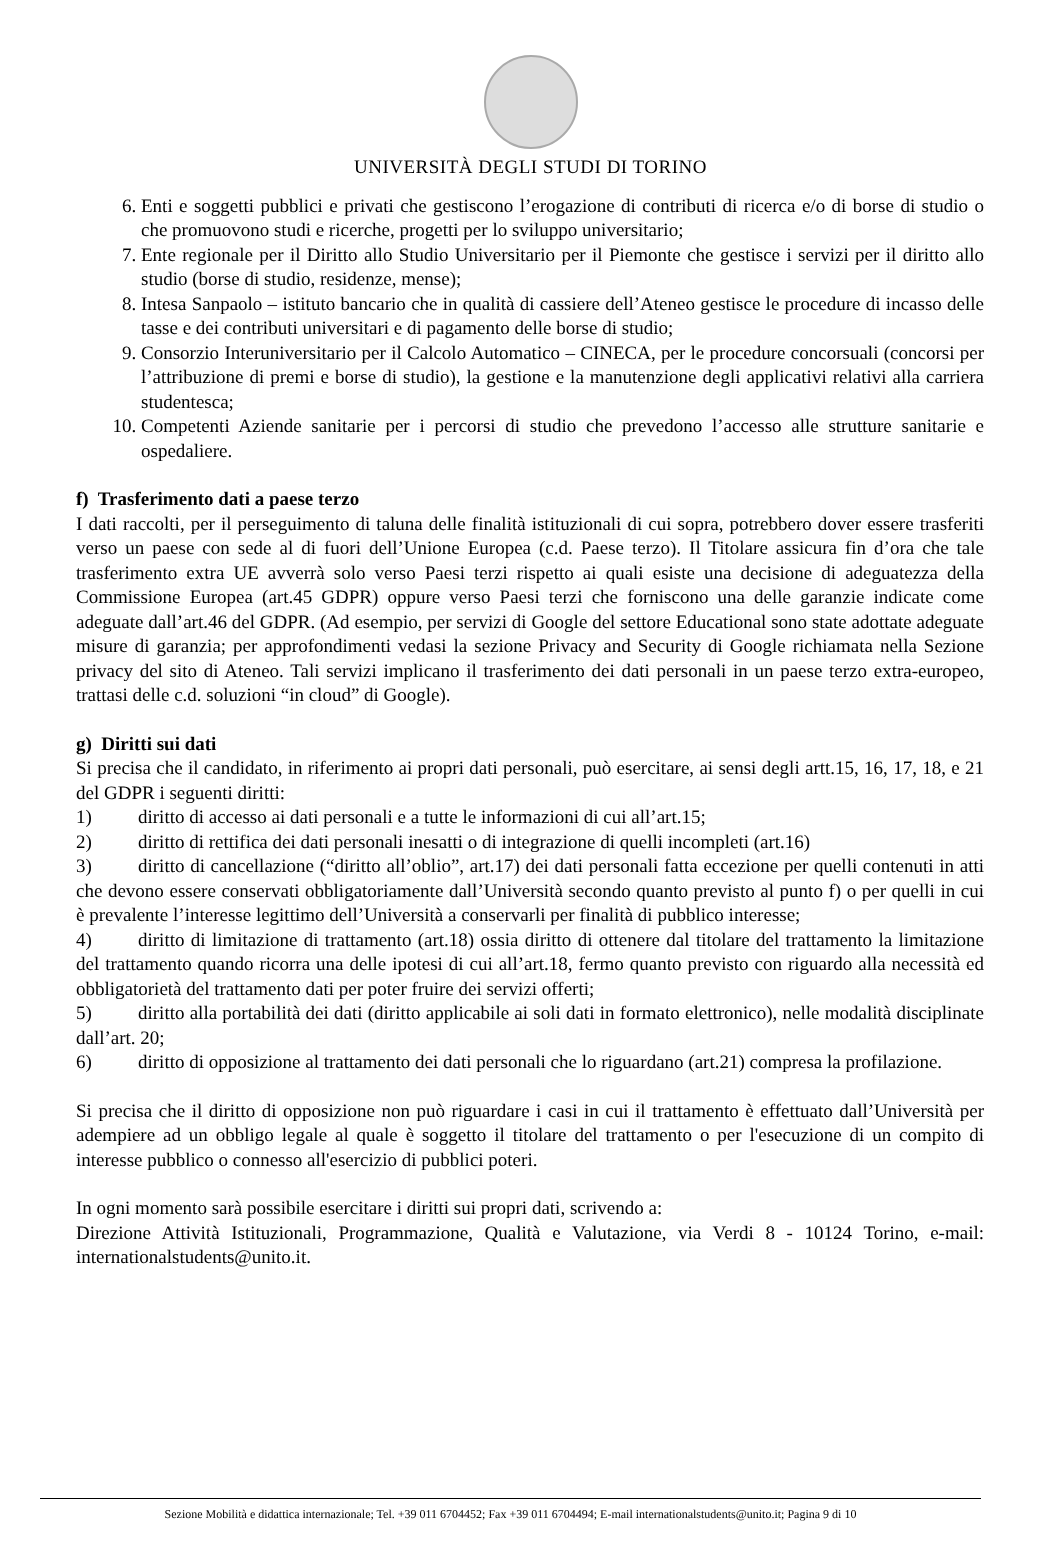UNIVERSITÀ DEGLI STUDI DI TORINO
6. Enti e soggetti pubblici e privati che gestiscono l’erogazione di contributi di ricerca e/o di borse di studio o che promuovono studi e ricerche, progetti per lo sviluppo universitario;
7. Ente regionale per il Diritto allo Studio Universitario per il Piemonte che gestisce i servizi per il diritto allo studio (borse di studio, residenze, mense);
8. Intesa Sanpaolo – istituto bancario che in qualità di cassiere dell’Ateneo gestisce le procedure di incasso delle tasse e dei contributi universitari e di pagamento delle borse di studio;
9. Consorzio Interuniversitario per il Calcolo Automatico – CINECA, per le procedure concorsuali (concorsi per l’attribuzione di premi e borse di studio), la gestione e la manutenzione degli applicativi relativi alla carriera studentesca;
10. Competenti Aziende sanitarie per i percorsi di studio che prevedono l’accesso alle strutture sanitarie e ospedaliere.
f) Trasferimento dati a paese terzo
I dati raccolti, per il perseguimento di taluna delle finalità istituzionali di cui sopra, potrebbero dover essere trasferiti verso un paese con sede al di fuori dell’Unione Europea (c.d. Paese terzo). Il Titolare assicura fin d’ora che tale trasferimento extra UE avverrà solo verso Paesi terzi rispetto ai quali esiste una decisione di adeguatezza della Commissione Europea (art.45 GDPR) oppure verso Paesi terzi che forniscono una delle garanzie indicate come adeguate dall’art.46 del GDPR. (Ad esempio, per servizi di Google del settore Educational sono state adottate adeguate misure di garanzia; per approfondimenti vedasi la sezione Privacy and Security di Google richiamata nella Sezione privacy del sito di Ateneo. Tali servizi implicano il trasferimento dei dati personali in un paese terzo extra-europeo, trattasi delle c.d. soluzioni “in cloud” di Google).
g) Diritti sui dati
Si precisa che il candidato, in riferimento ai propri dati personali, può esercitare, ai sensi degli artt.15, 16, 17, 18, e 21 del GDPR i seguenti diritti:
1) diritto di accesso ai dati personali e a tutte le informazioni di cui all’art.15;
2) diritto di rettifica dei dati personali inesatti o di integrazione di quelli incompleti (art.16)
3) diritto di cancellazione (“diritto all’oblio”, art.17) dei dati personali fatta eccezione per quelli contenuti in atti che devono essere conservati obbligatoriamente dall’Università secondo quanto previsto al punto f) o per quelli in cui è prevalente l’interesse legittimo dell’Università a conservarli per finalità di pubblico interesse;
4) diritto di limitazione di trattamento (art.18) ossia diritto di ottenere dal titolare del trattamento la limitazione del trattamento quando ricorra una delle ipotesi di cui all’art.18, fermo quanto previsto con riguardo alla necessità ed obbligatorietà del trattamento dati per poter fruire dei servizi offerti;
5) diritto alla portabilità dei dati (diritto applicabile ai soli dati in formato elettronico), nelle modalità disciplinate dall’art. 20;
6) diritto di opposizione al trattamento dei dati personali che lo riguardano (art.21) compresa la profilazione.
Si precisa che il diritto di opposizione non può riguardare i casi in cui il trattamento è effettuato dall’Università per adempiere ad un obbligo legale al quale è soggetto il titolare del trattamento o per l'esecuzione di un compito di interesse pubblico o connesso all'esercizio di pubblici poteri.
In ogni momento sarà possibile esercitare i diritti sui propri dati, scrivendo a:
Direzione Attività Istituzionali, Programmazione, Qualità e Valutazione, via Verdi 8 - 10124 Torino, e-mail: internationalstudents@unito.it.
Sezione Mobilità e didattica internazionale; Tel. +39 011 6704452; Fax +39 011 6704494; E-mail internationalstudents@unito.it; Pagina 9 di 10